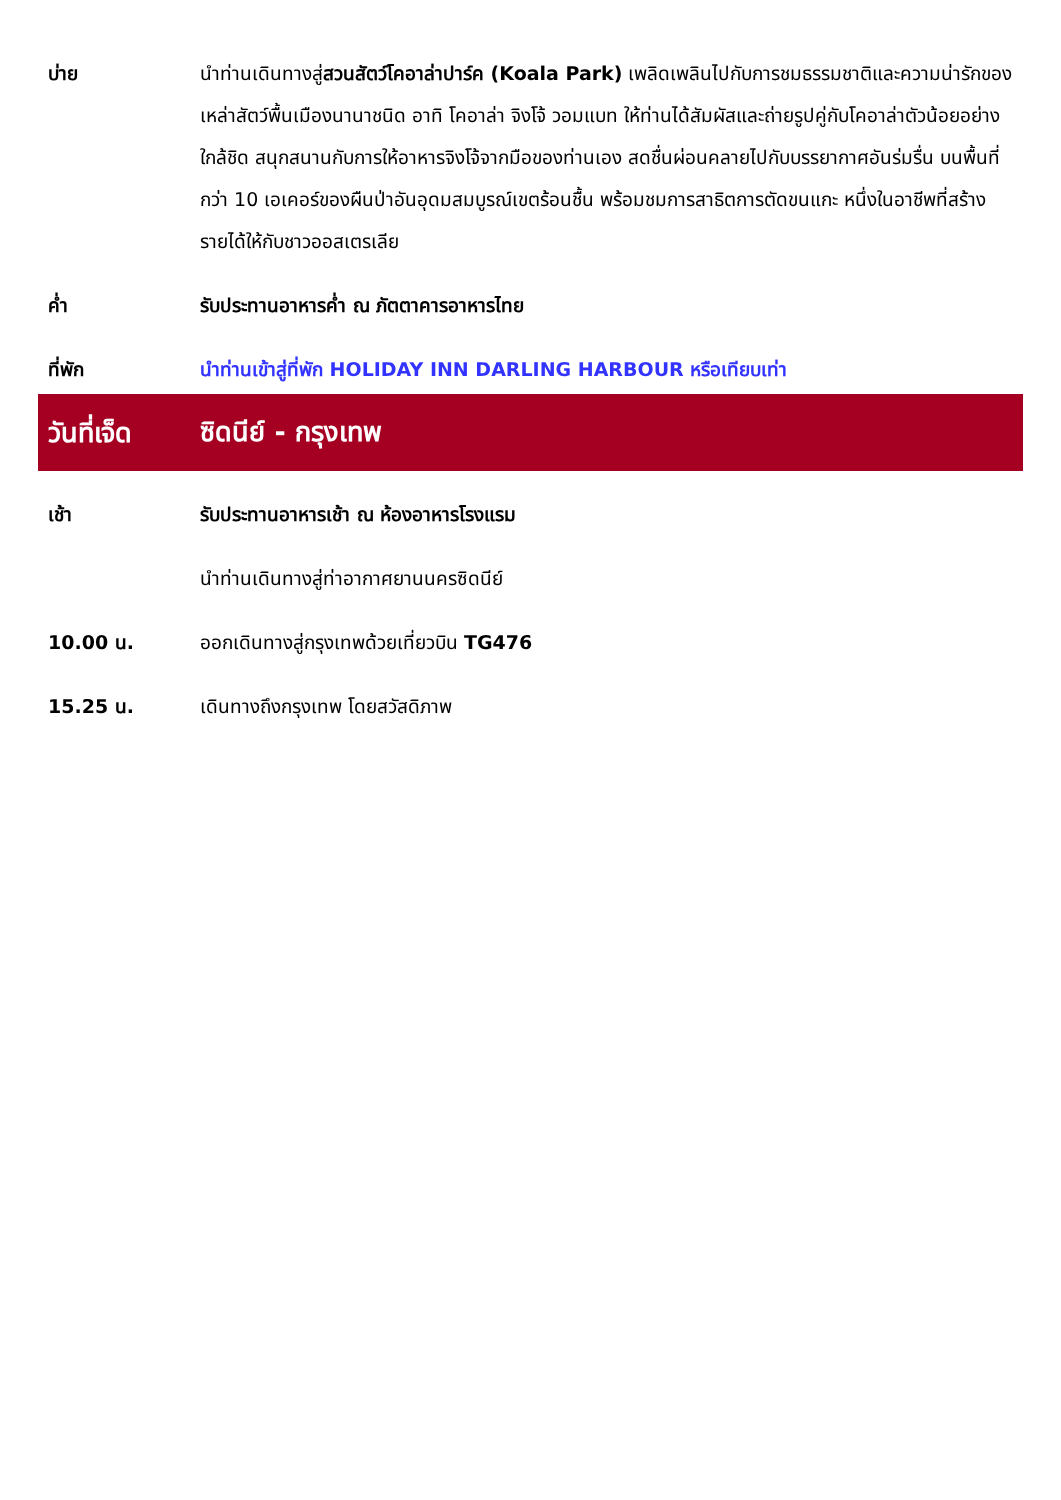บ่าย นำท่านเดินทางสู่สวนสัตว์โคอาล่าปาร์ค (Koala Park) เพลิดเพลินไปกับการชมธรรมชาติและความน่ารักของเหล่าสัตว์พื้นเมืองนานาชนิด อาทิ โคอาล่า จิงโจ้ วอมแบท ให้ท่านได้สัมผัสและถ่ายรูปคู่กับโคอาล่าตัวน้อยอย่างใกล้ชิด สนุกสนานกับการให้อาหารจิงโจ้จากมือของท่านเอง สดชื่นผ่อนคลายไปกับบรรยากาศอันร่มรื่น บนพื้นที่กว่า 10 เอเคอร์ของผืนป่าอันอุดมสมบูรณ์เขตร้อนชื้น พร้อมชมการสาธิตการตัดขนแกะ หนึ่งในอาชีพที่สร้างรายได้ให้กับชาวออสเตรเลีย
ค่ำ รับประทานอาหารค่ำ ณ ภัตตาคารอาหารไทย
ที่พัก นำท่านเข้าสู่ที่พัก HOLIDAY INN DARLING HARBOUR หรือเทียบเท่า
วันที่เจ็ด
ซิดนีย์ - กรุงเทพ
เช้า รับประทานอาหารเช้า ณ ห้องอาหารโรงแรม
นำท่านเดินทางสู่ท่าอากาศยานนครซิดนีย์
10.00 น. ออกเดินทางสู่กรุงเทพด้วยเที่ยวบิน TG476
15.25 น. เดินทางถึงกรุงเทพ โดยสวัสดิภาพ